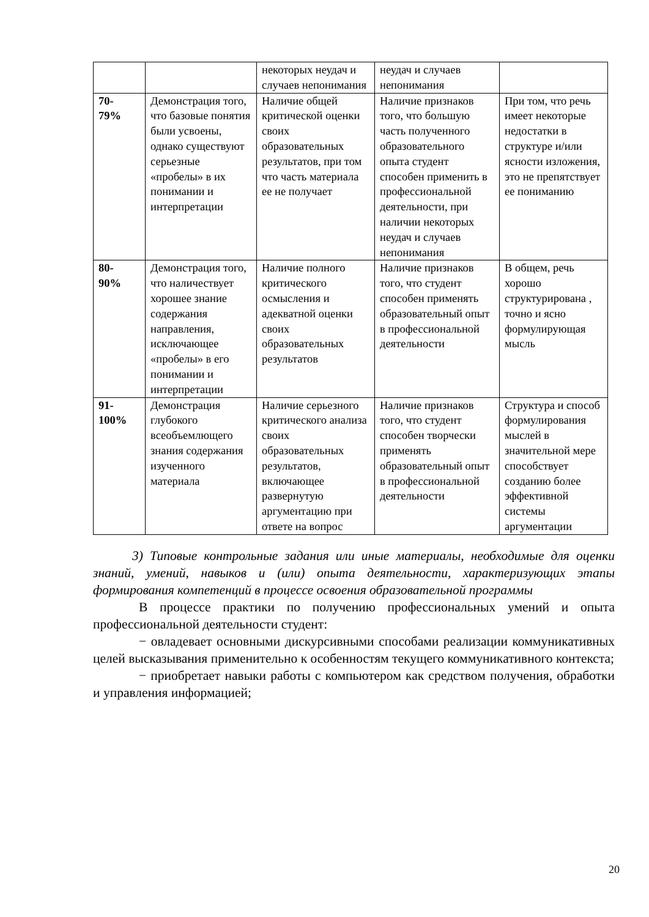| | | некоторых неудач и случаев непонимания | неудач и случаев непонимания | |
| 70- 79% | Демонстрация того, что базовые понятия были усвоены, однако существуют серьезные «пробелы» в их понимании и интерпретации | Наличие общей критической оценки своих образовательных результатов, при том что часть материала ее не получает | Наличие признаков того, что большую часть полученного образовательного опыта студент способен применить в профессиональной деятельности, при наличии некоторых неудач и случаев непонимания | При том, что речь имеет некоторые недостатки в структуре и/или ясности изложения, это не препятствует ее пониманию |
| 80- 90% | Демонстрация того, что наличествует хорошее знание содержания направления, исключающее «пробелы» в его понимании и интерпретации | Наличие полного критического осмысления и адекватной оценки своих образовательных результатов | Наличие признаков того, что студент способен применять образовательный опыт в профессиональной деятельности | В общем, речь хорошо структурирована , точно и ясно формулирующая мысль |
| 91- 100% | Демонстрация глубокого всеобъемлющего знания содержания изученного материала | Наличие серьезного критического анализа своих образовательных результатов, включающее развернутую аргументацию при ответе на вопрос | Наличие признаков того, что студент способен творчески применять образовательный опыт в профессиональной деятельности | Структура и способ формулирования мыслей в значительной мере способствует созданию более эффективной системы аргументации |
3) Типовые контрольные задания или иные материалы, необходимые для оценки знаний, умений, навыков и (или) опыта деятельности, характеризующих этапы формирования компетенций в процессе освоения образовательной программы
В процессе практики по получению профессиональных умений и опыта профессиональной деятельности студент:
− овладевает основными дискурсивными способами реализации коммуникативных целей высказывания применительно к особенностям текущего коммуникативного контекста;
− приобретает навыки работы с компьютером как средством получения, обработки и управления информацией;
20